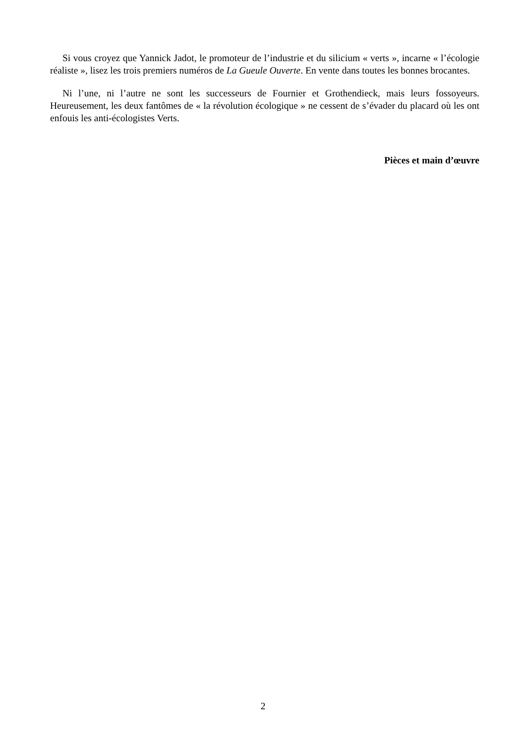Si vous croyez que Yannick Jadot, le promoteur de l’industrie et du silicium « verts », incarne « l’écologie réaliste », lisez les trois premiers numéros de La Gueule Ouverte. En vente dans toutes les bonnes brocantes.
Ni l’une, ni l’autre ne sont les successeurs de Fournier et Grothendieck, mais leurs fossoyeurs. Heureusement, les deux fantômes de « la révolution écologique » ne cessent de s’évader du placard où les ont enfouis les anti-écologistes Verts.
Pièces et main d’œuvre
2